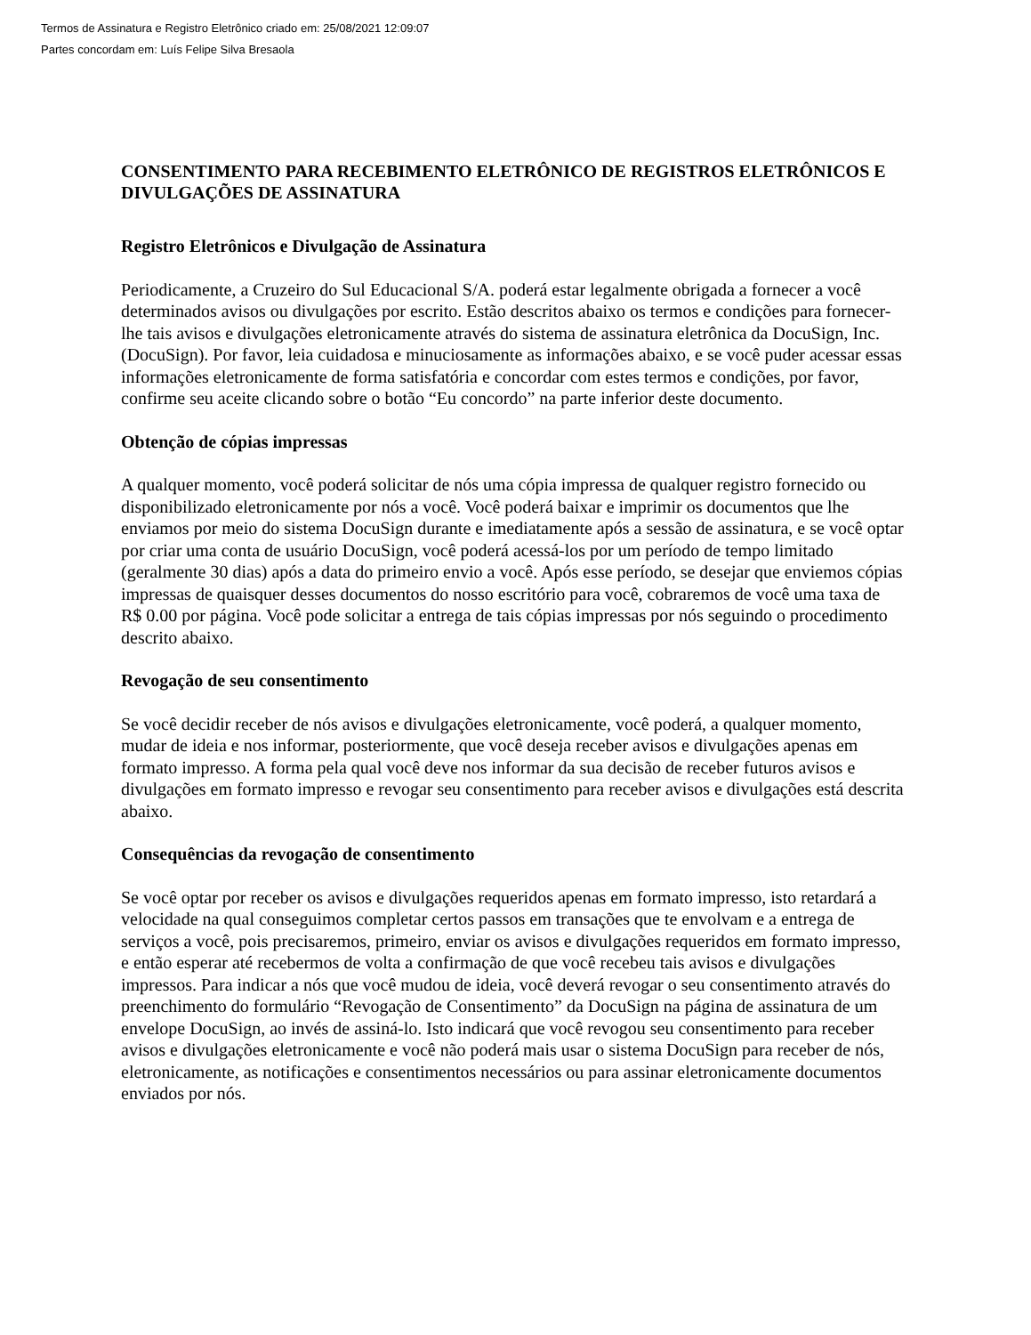Termos de Assinatura e Registro Eletrônico criado em: 25/08/2021 12:09:07
Partes concordam em: Luís Felipe Silva Bresaola
CONSENTIMENTO PARA RECEBIMENTO ELETRÔNICO DE REGISTROS ELETRÔNICOS E DIVULGAÇÕES DE ASSINATURA
Registro Eletrônicos e Divulgação de Assinatura
Periodicamente, a Cruzeiro do Sul Educacional S/A. poderá estar legalmente obrigada a fornecer a você determinados avisos ou divulgações por escrito. Estão descritos abaixo os termos e condições para fornecer-lhe tais avisos e divulgações eletronicamente através do sistema de assinatura eletrônica da DocuSign, Inc. (DocuSign). Por favor, leia cuidadosa e minuciosamente as informações abaixo, e se você puder acessar essas informações eletronicamente de forma satisfatória e concordar com estes termos e condições, por favor, confirme seu aceite clicando sobre o botão “Eu concordo” na parte inferior deste documento.
Obtenção de cópias impressas
A qualquer momento, você poderá solicitar de nós uma cópia impressa de qualquer registro fornecido ou disponibilizado eletronicamente por nós a você. Você poderá baixar e imprimir os documentos que lhe enviamos por meio do sistema DocuSign durante e imediatamente após a sessão de assinatura, e se você optar por criar uma conta de usuário DocuSign, você poderá acessá-los por um período de tempo limitado (geralmente 30 dias) após a data do primeiro envio a você. Após esse período, se desejar que enviemos cópias impressas de quaisquer desses documentos do nosso escritório para você, cobraremos de você uma taxa de R$ 0.00 por página. Você pode solicitar a entrega de tais cópias impressas por nós seguindo o procedimento descrito abaixo.
Revogação de seu consentimento
Se você decidir receber de nós avisos e divulgações eletronicamente, você poderá, a qualquer momento, mudar de ideia e nos informar, posteriormente, que você deseja receber avisos e divulgações apenas em formato impresso. A forma pela qual você deve nos informar da sua decisão de receber futuros avisos e divulgações em formato impresso e revogar seu consentimento para receber avisos e divulgações está descrita abaixo.
Consequências da revogação de consentimento
Se você optar por receber os avisos e divulgações requeridos apenas em formato impresso, isto retardará a velocidade na qual conseguimos completar certos passos em transações que te envolvam e a entrega de serviços a você, pois precisaremos, primeiro, enviar os avisos e divulgações requeridos em formato impresso, e então esperar até recebermos de volta a confirmação de que você recebeu tais avisos e divulgações impressos. Para indicar a nós que você mudou de ideia, você deverá revogar o seu consentimento através do preenchimento do formulário “Revogação de Consentimento” da DocuSign na página de assinatura de um envelope DocuSign, ao invés de assiná-lo. Isto indicará que você revogou seu consentimento para receber avisos e divulgações eletronicamente e você não poderá mais usar o sistema DocuSign para receber de nós, eletronicamente, as notificações e consentimentos necessários ou para assinar eletronicamente documentos enviados por nós.